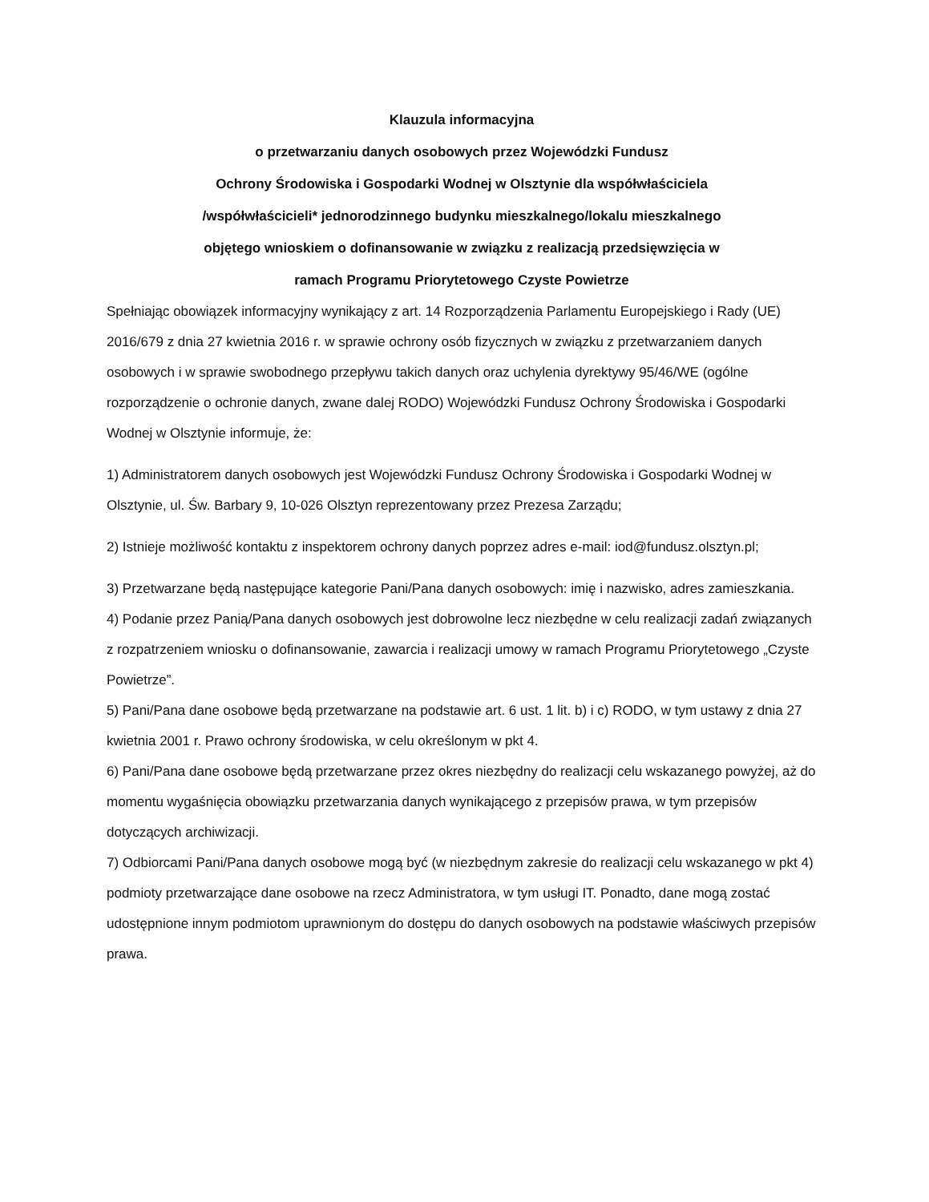Klauzula informacyjna
o przetwarzaniu danych osobowych przez Wojewódzki Fundusz
Ochrony Środowiska i Gospodarki Wodnej w Olsztynie dla współwłaściciela
/współwłaścicieli* jednorodzinnego budynku mieszkalnego/lokalu mieszkalnego
objętego wnioskiem o dofinansowanie w związku z realizacją przedsięwzięcia w
ramach Programu Priorytetowego Czyste Powietrze
Spełniając obowiązek informacyjny wynikający z art. 14 Rozporządzenia Parlamentu Europejskiego i Rady (UE) 2016/679 z dnia 27 kwietnia 2016 r. w sprawie ochrony osób fizycznych w związku z przetwarzaniem danych osobowych i w sprawie swobodnego przepływu takich danych oraz uchylenia dyrektywy 95/46/WE (ogólne rozporządzenie o ochronie danych, zwane dalej RODO) Wojewódzki Fundusz Ochrony Środowiska i Gospodarki Wodnej w Olsztynie informuje, że:
1) Administratorem danych osobowych jest Wojewódzki Fundusz Ochrony Środowiska i Gospodarki Wodnej w Olsztynie, ul. Św. Barbary 9, 10-026 Olsztyn reprezentowany przez Prezesa Zarządu;
2) Istnieje możliwość kontaktu z inspektorem ochrony danych poprzez adres e-mail: iod@fundusz.olsztyn.pl;
3) Przetwarzane będą następujące kategorie Pani/Pana danych osobowych: imię i nazwisko, adres zamieszkania.
4) Podanie przez Panią/Pana danych osobowych jest dobrowolne lecz niezbędne w celu realizacji zadań związanych z rozpatrzeniem wniosku o dofinansowanie, zawarcia i realizacji umowy w ramach Programu Priorytetowego „Czyste Powietrze”.
5) Pani/Pana dane osobowe będą przetwarzane na podstawie art. 6 ust. 1 lit. b) i c) RODO, w tym ustawy z dnia 27 kwietnia 2001 r. Prawo ochrony środowiska, w celu określonym w pkt 4.
6) Pani/Pana dane osobowe będą przetwarzane przez okres niezbędny do realizacji celu wskazanego powyżej, aż do momentu wygaśnięcia obowiązku przetwarzania danych wynikającego z przepisów prawa, w tym przepisów dotyczących archiwizacji.
7) Odbiorcami Pani/Pana danych osobowe mogą być (w niezbędnym zakresie do realizacji celu wskazanego w pkt 4) podmioty przetwarzające dane osobowe na rzecz Administratora, w tym usługi IT. Ponadto, dane mogą zostać udostępnione innym podmiotom uprawnionym do dostępu do danych osobowych na podstawie właściwych przepisów prawa.